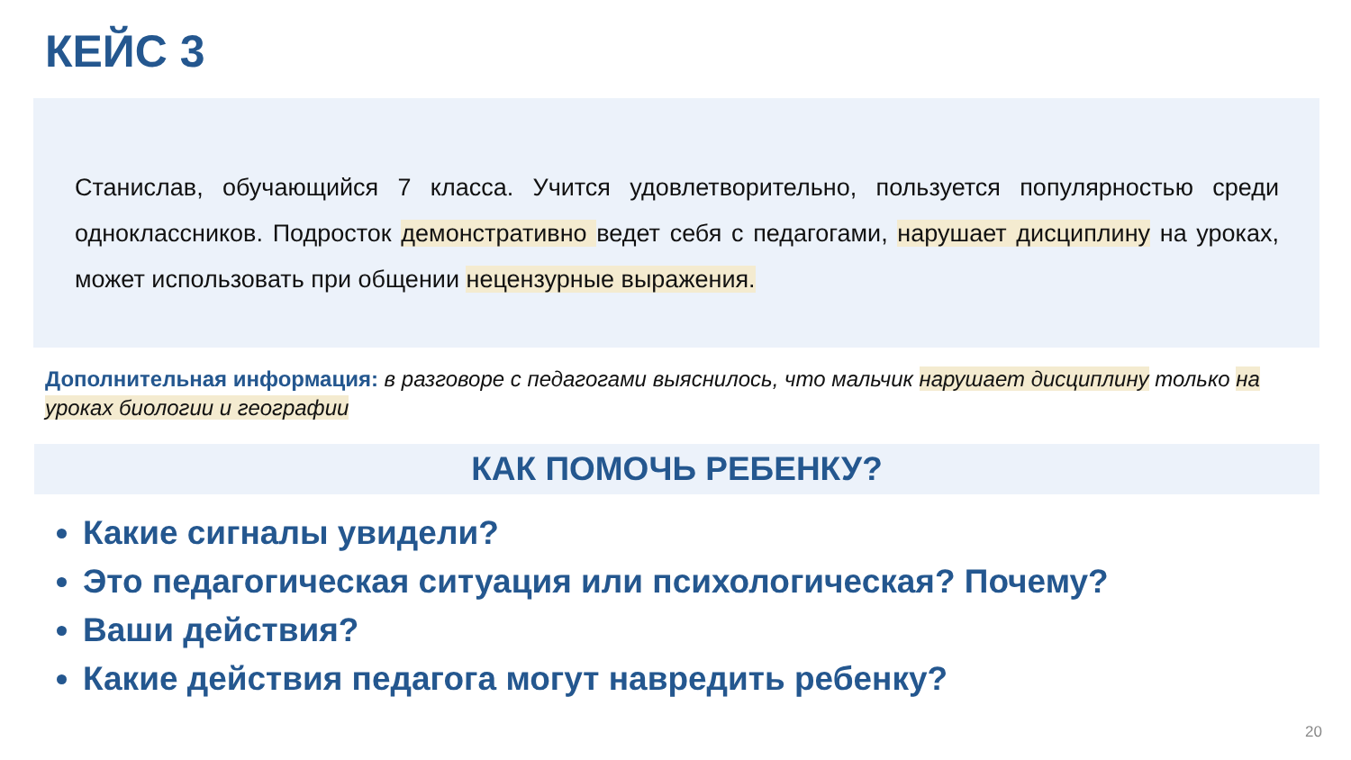КЕЙС 3
Станислав, обучающийся 7 класса. Учится удовлетворительно, пользуется популярностью среди одноклассников. Подросток демонстративно ведет себя с педагогами, нарушает дисциплину на уроках, может использовать при общении нецензурные выражения.
Дополнительная информация: в разговоре с педагогами выяснилось, что мальчик нарушает дисциплину только на уроках биологии и географии
КАК ПОМОЧЬ РЕБЕНКУ?
Какие сигналы увидели?
Это педагогическая ситуация или психологическая? Почему?
Ваши действия?
Какие действия педагога могут навредить ребенку?
20